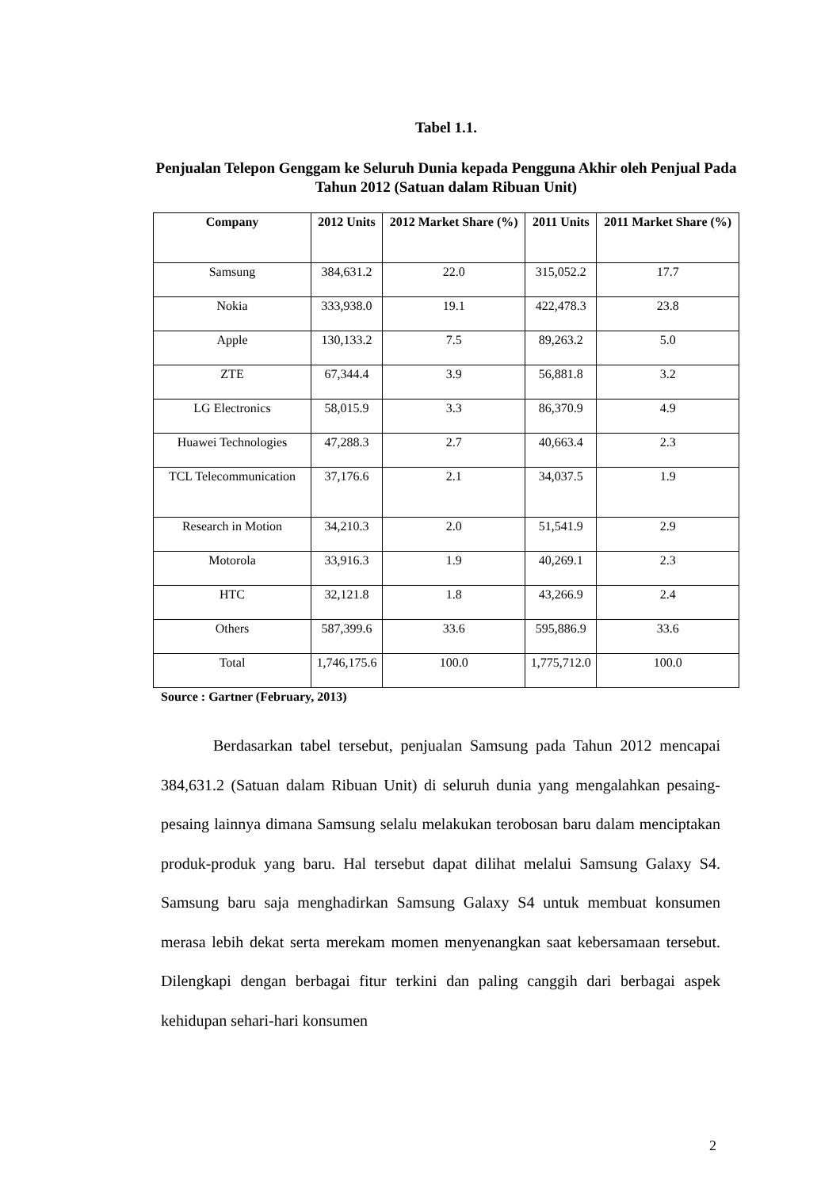Tabel 1.1.
Penjualan Telepon Genggam ke Seluruh Dunia kepada Pengguna Akhir oleh Penjual Pada Tahun 2012 (Satuan dalam Ribuan Unit)
| Company | 2012 Units | 2012 Market Share (%) | 2011 Units | 2011 Market Share (%) |
| --- | --- | --- | --- | --- |
| Samsung | 384,631.2 | 22.0 | 315,052.2 | 17.7 |
| Nokia | 333,938.0 | 19.1 | 422,478.3 | 23.8 |
| Apple | 130,133.2 | 7.5 | 89,263.2 | 5.0 |
| ZTE | 67,344.4 | 3.9 | 56,881.8 | 3.2 |
| LG Electronics | 58,015.9 | 3.3 | 86,370.9 | 4.9 |
| Huawei Technologies | 47,288.3 | 2.7 | 40,663.4 | 2.3 |
| TCL Telecommunication | 37,176.6 | 2.1 | 34,037.5 | 1.9 |
| Research in Motion | 34,210.3 | 2.0 | 51,541.9 | 2.9 |
| Motorola | 33,916.3 | 1.9 | 40,269.1 | 2.3 |
| HTC | 32,121.8 | 1.8 | 43,266.9 | 2.4 |
| Others | 587,399.6 | 33.6 | 595,886.9 | 33.6 |
| Total | 1,746,175.6 | 100.0 | 1,775,712.0 | 100.0 |
Source : Gartner (February, 2013)
Berdasarkan tabel tersebut, penjualan Samsung pada Tahun 2012 mencapai 384,631.2 (Satuan dalam Ribuan Unit) di seluruh dunia yang mengalahkan pesaing-pesaing lainnya dimana Samsung selalu melakukan terobosan baru dalam menciptakan produk-produk yang baru. Hal tersebut dapat dilihat melalui Samsung Galaxy S4. Samsung baru saja menghadirkan Samsung Galaxy S4 untuk membuat konsumen merasa lebih dekat serta merekam momen menyenangkan saat kebersamaan tersebut. Dilengkapi dengan berbagai fitur terkini dan paling canggih dari berbagai aspek kehidupan sehari-hari konsumen
2